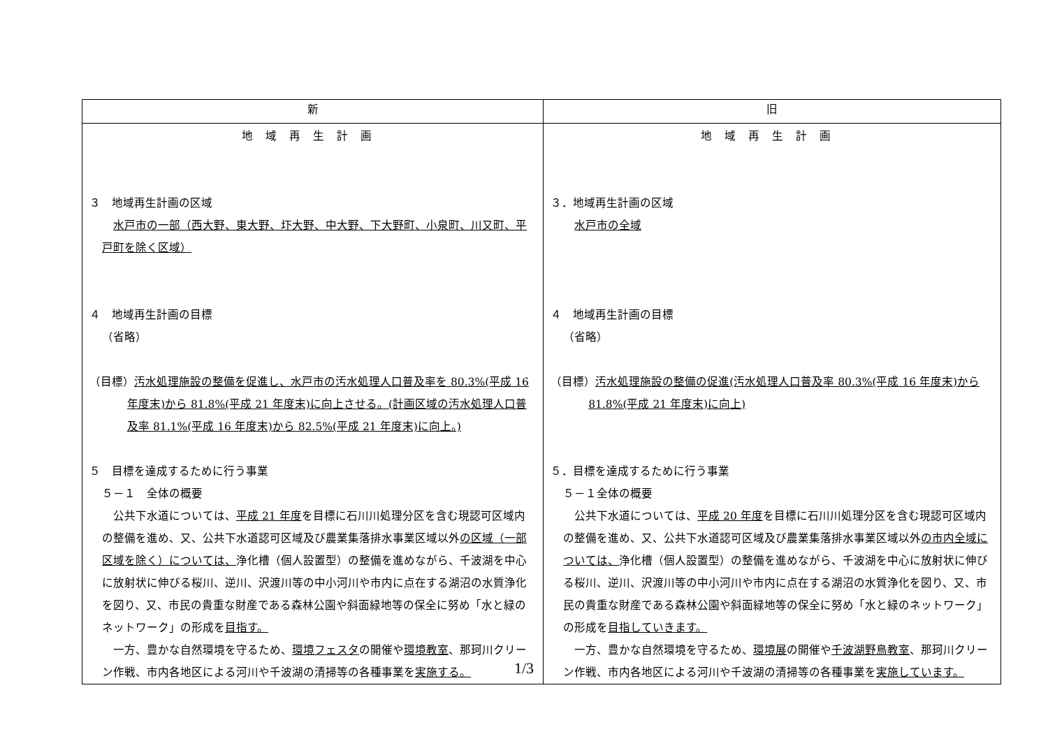| 新 | 旧 |
| --- | --- |
| 地域再生計画 ３ 地域再生計画の区域 水戸市の一部（西大野、東大野、圷大野、中大野、下大野町、小泉町、川又町、平戸町を除く区域） ４ 地域再生計画の目標 （省略） （目標） 汚水処理施設の整備を促進し、水戸市の汚水処理人口普及率を 80.3%(平成 16 年度末)から 81.8%(平成 21 年度末)に向上させる。(計画区域の汚水処理人口普及率 81.1%(平成 16 年度末)から 82.5%(平成 21 年度末)に向上。) ５ 目標を達成するために行う事業 ５－１ 全体の概要 公共下水道については、 平成 21 年度 を目標に石川川処理分区を含む現認可区域内の整備を進め、又、公共下水道認可区域及び農業集落排水事業区域以外 の区域（一部区域を除く）については、 浄化槽（個人設置型）の整備を進めながら、千波湖を中心に放射状に伸びる桜川、逆川、沢渡川等の中小河川や市内に点在する湖沼の水質浄化を図り、又、市民の貴重な財産である森林公園や斜面緑地等の保全に努め「水と緑のネットワーク」の形成を 目指す。 一方、豊かな自然環境を守るため、 環境フェスタ の開催や 環境教室 、那珂川クリーン作戦、市内各地区による河川や千波湖の清掃等の各種事業を 実施する。 | 地域再生計画 ３．地域再生計画の区域 水戸市の全域 ４ 地域再生計画の目標 （省略） （目標） 汚水処理施設の整備の促進(汚水処理人口普及率 80.3%(平成 16 年度末)から 81.8%(平成 21 年度末)に向上) ５．目標を達成するために行う事業 ５－１全体の概要 公共下水道については、 平成 20 年度 を目標に石川川処理分区を含む現認可区域内の整備を進め、又、公共下水道認可区域及び農業集落排水事業区域以外 の市内全域については、 浄化槽（個人設置型）の整備を進めながら、千波湖を中心に放射状に伸びる桜川、逆川、沢渡川等の中小河川や市内に点在する湖沼の水質浄化を図り、又、市民の貴重な財産である森林公園や斜面緑地等の保全に努め「水と緑のネットワーク」の形成を 目指していきます。 一方、豊かな自然環境を守るため、 環境展 の開催や 千波湖野鳥教室 、那珂川クリーン作戦、市内各地区による河川や千波湖の清掃等の各種事業を 実施しています。 |
1/3